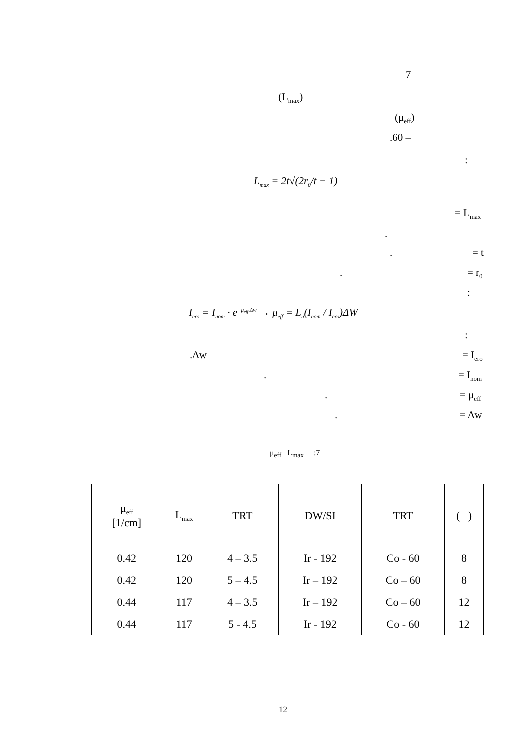7
(L<sub>max</sub>)
(μ<sub>eff</sub>)
.60 –
:
L<sub>max</sub> = 2t√(2r<sub>0</sub>/t − 1)
= L<sub>max</sub>
.
. = t
. = r<sub>0</sub>
:
I<sub>ero</sub> = I<sub>nom</sub> · e<sup>−μ<sub>eff</sub>·Δw</sup> → μ<sub>eff</sub> = L<sub>n</sub>(I<sub>nom</sub> / I<sub>ero</sub>)ΔW
:
.Δw = I<sub>ero</sub>
. = I<sub>nom</sub>
. = μ<sub>eff</sub>
. = Δw
μ<sub>eff</sub> L<sub>max</sub> :7
| μ<sub>eff</sub> [1/cm] | L<sub>max</sub> | TRT | DW/SI | TRT | ( ) |
| 0.42 | 120 | 4 – 3.5 | Ir - 192 | Co - 60 | 8 |
| 0.42 | 120 | 5 – 4.5 | Ir – 192 | Co – 60 | 8 |
| 0.44 | 117 | 4 – 3.5 | Ir – 192 | Co – 60 | 12 |
| 0.44 | 117 | 5 - 4.5 | Ir - 192 | Co - 60 | 12 |
12